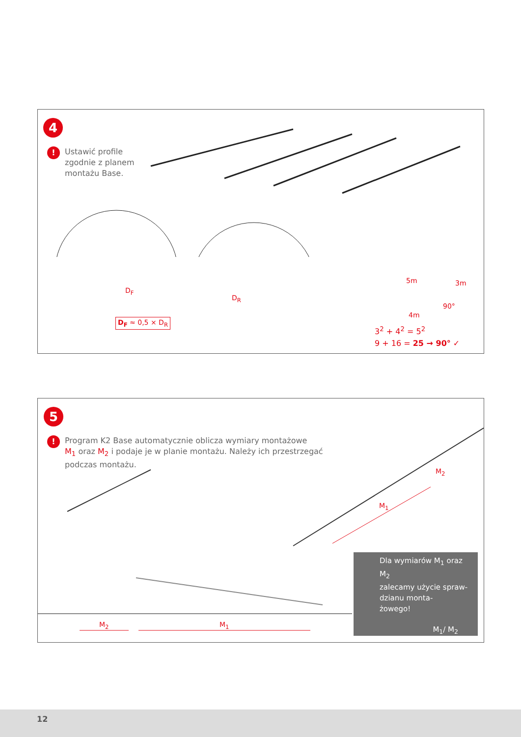4
! Ustawić profile
zgodnie z planem
montażu Base.
D<sub>F</sub>
D<sub>F</sub> ≈ 0,5 × D<sub>R</sub>
D<sub>R</sub>
5m 3m
90°
4m
3<sup>2</sup> + 4<sup>2</sup> = 5<sup>2</sup>
9 + 16 = 25 → 90° ✓
5
! Program K2 Base automatycznie oblicza wymiary montażowe
M<sub>1</sub> oraz M<sub>2</sub> i podaje je w planie montażu. Należy ich przestrzegać
podczas montażu.
M<sub>1</sub>
M<sub>2</sub>
M<sub>2</sub> M<sub>1</sub>
Dla wymiarów M<sub>1</sub> oraz M<sub>2</sub>
zalecamy użycie spraw-
dzianu monta-
żowego!
M<sub>1</sub>/ M<sub>2</sub>
12